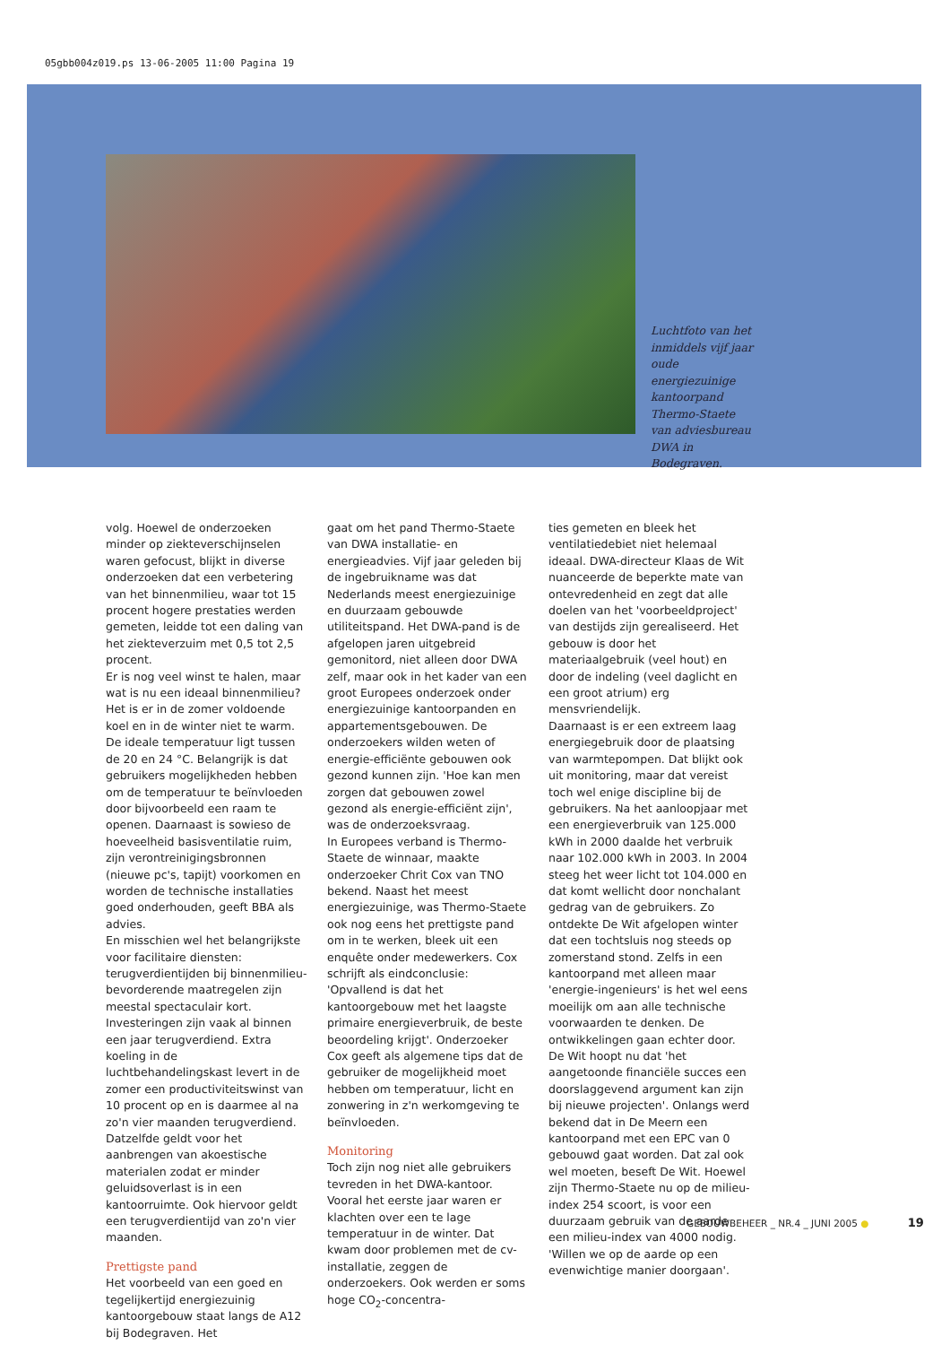05gbb004z019.ps 13-06-2005 11:00 Pagina 19
Luchtfoto van het inmiddels vijf jaar oude energiezuinige kantoorpand Thermo-Staete van adviesbureau DWA in Bodegraven.
volg. Hoewel de onderzoeken minder op ziekteverschijnselen waren gefocust, blijkt in diverse onderzoeken dat een verbetering van het binnenmilieu, waar tot 15 procent hogere prestaties werden gemeten, leidde tot een daling van het ziekteverzuim met 0,5 tot 2,5 procent.
Er is nog veel winst te halen, maar wat is nu een ideaal binnenmilieu? Het is er in de zomer voldoende koel en in de winter niet te warm. De ideale temperatuur ligt tussen de 20 en 24 °C. Belangrijk is dat gebruikers mogelijkheden hebben om de temperatuur te beïnvloeden door bijvoorbeeld een raam te openen. Daarnaast is sowieso de hoeveelheid basisventilatie ruim, zijn verontreinigingsbronnen (nieuwe pc's, tapijt) voorkomen en worden de technische installaties goed onderhouden, geeft BBA als advies.
En misschien wel het belangrijkste voor facilitaire diensten: terugverdientijden bij binnenmilieu-bevorderende maatregelen zijn meestal spectaculair kort. Investeringen zijn vaak al binnen een jaar terugverdiend. Extra koeling in de luchtbehandelingskast levert in de zomer een productiviteitswinst van 10 procent op en is daarmee al na zo'n vier maanden terugverdiend. Datzelfde geldt voor het aanbrengen van akoestische materialen zodat er minder geluidsoverlast is in een kantoorruimte. Ook hiervoor geldt een terugverdientijd van zo'n vier maanden.
Prettigste pand
Het voorbeeld van een goed en tegelijkertijd energiezuinig kantoorgebouw staat langs de A12 bij Bodegraven. Het
gaat om het pand Thermo-Staete van DWA installatie- en energieadvies. Vijf jaar geleden bij de ingebruikname was dat Nederlands meest energiezuinige en duurzaam gebouwde utiliteitspand. Het DWA-pand is de afgelopen jaren uitgebreid gemonitord, niet alleen door DWA zelf, maar ook in het kader van een groot Europees onderzoek onder energiezuinige kantoorpanden en appartementsgebouwen. De onderzoekers wilden weten of energie-efficiënte gebouwen ook gezond kunnen zijn. 'Hoe kan men zorgen dat gebouwen zowel gezond als energie-efficiënt zijn', was de onderzoeksvraag.
In Europees verband is Thermo-Staete de winnaar, maakte onderzoeker Chrit Cox van TNO bekend. Naast het meest energiezuinige, was Thermo-Staete ook nog eens het prettigste pand om in te werken, bleek uit een enquête onder medewerkers. Cox schrijft als eindconclusie: 'Opvallend is dat het kantoorgebouw met het laagste primaire energieverbruik, de beste beoordeling krijgt'. Onderzoeker Cox geeft als algemene tips dat de gebruiker de mogelijkheid moet hebben om temperatuur, licht en zonwering in z'n werkomgeving te beïnvloeden.
Monitoring
Toch zijn nog niet alle gebruikers tevreden in het DWA-kantoor. Vooral het eerste jaar waren er klachten over een te lage temperatuur in de winter. Dat kwam door problemen met de cv-installatie, zeggen de onderzoekers. Ook werden er soms hoge CO<sub>2</sub>-concentra-
ties gemeten en bleek het ventilatiedebiet niet helemaal ideaal. DWA-directeur Klaas de Wit nuanceerde de beperkte mate van ontevredenheid en zegt dat alle doelen van het 'voorbeeldproject' van destijds zijn gerealiseerd. Het gebouw is door het materiaalgebruik (veel hout) en door de indeling (veel daglicht en een groot atrium) erg mensvriendelijk.
Daarnaast is er een extreem laag energiegebruik door de plaatsing van warmtepompen. Dat blijkt ook uit monitoring, maar dat vereist toch wel enige discipline bij de gebruikers. Na het aanloopjaar met een energieverbruik van 125.000 kWh in 2000 daalde het verbruik naar 102.000 kWh in 2003. In 2004 steeg het weer licht tot 104.000 en dat komt wellicht door nonchalant gedrag van de gebruikers. Zo ontdekte De Wit afgelopen winter dat een tochtsluis nog steeds op zomerstand stond. Zelfs in een kantoorpand met alleen maar 'energie-ingenieurs' is het wel eens moeilijk om aan alle technische voorwaarden te denken. De ontwikkelingen gaan echter door. De Wit hoopt nu dat 'het aangetoonde financiële succes een doorslaggevend argument kan zijn bij nieuwe projecten'. Onlangs werd bekend dat in De Meern een kantoorpand met een EPC van 0 gebouwd gaat worden. Dat zal ook wel moeten, beseft De Wit. Hoewel zijn Thermo-Staete nu op de milieu-index 254 scoort, is voor een duurzaam gebruik van de aarde een milieu-index van 4000 nodig. 'Willen we op de aarde op een evenwichtige manier doorgaan'.
GEBOUWBEHEER _ NR.4 _ JUNI 2005 ● 19